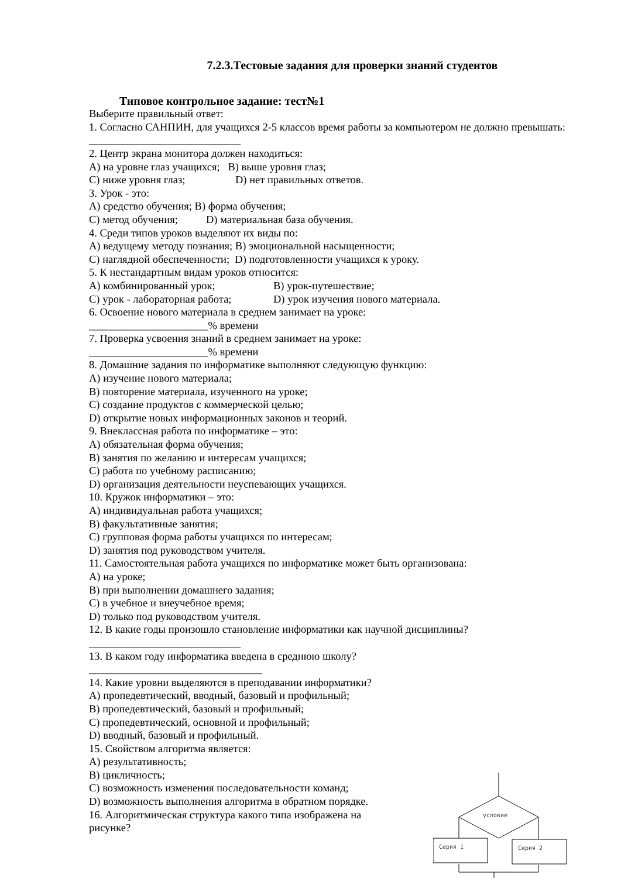7.2.3.Тестовые задания для проверки знаний студентов
Типовое контрольное задание: тест№1
Выберите правильный ответ:
1. Согласно САНПИН, для учащихся 2-5 классов время работы за компьютером не должно превышать:
____________________________
2. Центр экрана монитора должен находиться:
A) на уровне глаз учащихся; B) выше уровня глаз;
C) ниже уровня глаз; D) нет правильных ответов.
3. Урок - это:
A) средство обучения; B) форма обучения;
C) метод обучения; D) материальная база обучения.
4. Среди типов уроков выделяют их виды по:
A) ведущему методу познания; B) эмоциональной насыщенности;
C) наглядной обеспеченности; D) подготовленности учащихся к уроку.
5. К нестандартным видам уроков относится:
A) комбинированный урок; B) урок-путешествие;
C) урок - лабораторная работа; D) урок изучения нового материала.
6. Освоение нового материала в среднем занимает на уроке:
______________________% времени
7. Проверка усвоения знаний в среднем занимает на уроке:
______________________% времени
8. Домашние задания по информатике выполняют следующую функцию:
A) изучение нового материала;
B) повторение материала, изученного на уроке;
C) создание продуктов с коммерческой целью;
D) открытие новых информационных законов и теорий.
9. Внеклассная работа по информатике – это:
A) обязательная форма обучения;
B) занятия по желанию и интересам учащихся;
C) работа по учебному расписанию;
D) организация деятельности неуспевающих учащихся.
10. Кружок информатики – это:
A) индивидуальная работа учащихся;
B) факультативные занятия;
C) групповая форма работы учащихся по интересам;
D) занятия под руководством учителя.
11. Самостоятельная работа учащихся по информатике может быть организована:
A) на уроке;
B) при выполнении домашнего задания;
C) в учебное и внеучебное время;
D) только под руководством учителя.
12. В какие годы произошло становление информатики как научной дисциплины?
____________________________
13. В каком году информатика введена в среднюю школу?
________________________________
14. Какие уровни выделяются в преподавании информатики?
A) пропедевтический, вводный, базовый и профильный;
B) пропедевтический, базовый и профильный;
C) пропедевтический, основной и профильный;
D) вводный, базовый и профильный.
15. Свойством алгоритма является:
A) результативность;
B) цикличность;
C) возможность изменения последовательности команд;
D) возможность выполнения алгоритма в обратном порядке.
16. Алгоритмическая структура какого типа изображена на рисунке?
условие
Серия 1
Серия 2